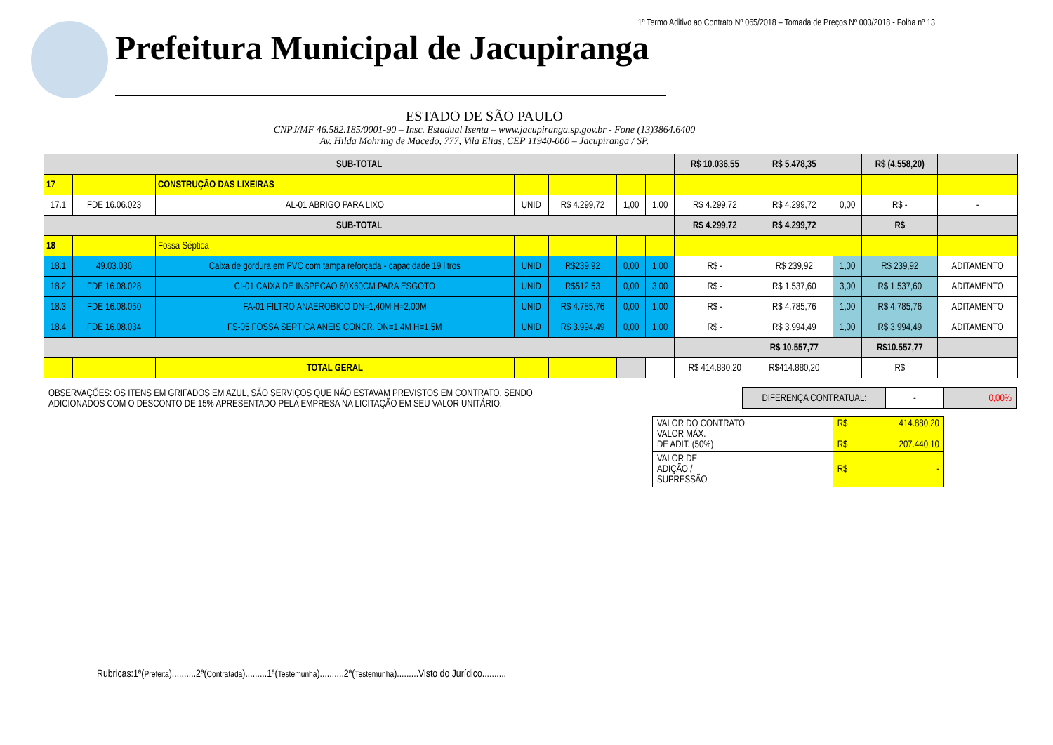1º Termo Aditivo ao Contrato Nº 065/2018 – Tomada de Preços Nº 003/2018 - Folha nº 13
Prefeitura Municipal de Jacupiranga
ESTADO DE SÃO PAULO
CNPJ/MF 46.582.185/0001-90 – Insc. Estadual Isenta – www.jacupiranga.sp.gov.br - Fone (13)3864.6400
Av. Hilda Mohring de Macedo, 777, Vila Elias, CEP 11940-000 – Jacupiranga / SP.
| SUB-TOTAL | | | | | | | R$ 10.036,55 | R$ 5.478,35 | | R$ (4.558,20) | |
| 17 | | CONSTRUÇÃO DAS LIXEIRAS | | | | | | | | | |
| 17.1 | FDE 16.06.023 | AL-01 ABRIGO PARA LIXO | UNID | R$ 4.299,72 | 1,00 | 1,00 | R$ 4.299,72 | R$ 4.299,72 | 0,00 | R$ - | - |
| SUB-TOTAL | | | | | | | R$ 4.299,72 | R$ 4.299,72 | | R$ | |
| 18 | | Fossa Séptica | | | | | | | | | |
| 18.1 | 49.03.036 | Caixa de gordura em PVC com tampa reforçada - capacidade 19 litros | UNID | R$239,92 | 0,00 | 1,00 | R$ - | R$ 239,92 | 1,00 | R$ 239,92 | ADITAMENTO |
| 18.2 | FDE 16.08.028 | CI-01 CAIXA DE INSPECAO 60X60CM PARA ESGOTO | UNID | R$512,53 | 0,00 | 3,00 | R$ - | R$ 1.537,60 | 3,00 | R$ 1.537,60 | ADITAMENTO |
| 18.3 | FDE 16.08.050 | FA-01 FILTRO ANAEROBICO DN=1,40M H=2,00M | UNID | R$ 4.785,76 | 0,00 | 1,00 | R$ - | R$ 4.785,76 | 1,00 | R$ 4.785,76 | ADITAMENTO |
| 18.4 | FDE 16.08.034 | FS-05 FOSSA SEPTICA ANEIS CONCR. DN=1,4M H=1,5M | UNID | R$ 3.994,49 | 0,00 | 1,00 | R$ - | R$ 3.994,49 | 1,00 | R$ 3.994,49 | ADITAMENTO |
| | | | | | | | | R$ 10.557,77 | | R$10.557,77 | |
| | | TOTAL GERAL | | | | | R$ 414.880,20 | R$414.880,20 | | R$ | |
OBSERVAÇÕES: OS ITENS EM GRIFADOS EM AZUL, SÃO SERVIÇOS QUE NÃO ESTAVAM PREVISTOS EM CONTRATO, SENDO ADICIONADOS COM O DESCONTO DE 15% APRESENTADO PELA EMPRESA NA LICITAÇÃO EM SEU VALOR UNITÁRIO.
| DIFERENÇA CONTRATUAL: | - | 0,00% |
| VALOR DO CONTRATO VALOR MÁX. DE ADIT. (50%) | R$ 414.880,20 R$ 207.440,10 |
| VALOR DE ADIÇÃO / SUPRESSÃO | R$ - |
Rubricas:1ª(Prefeita)..........2ª(Contratada).........1ª(Testemunha)..........2ª(Testemunha).........Visto do Jurídico..........